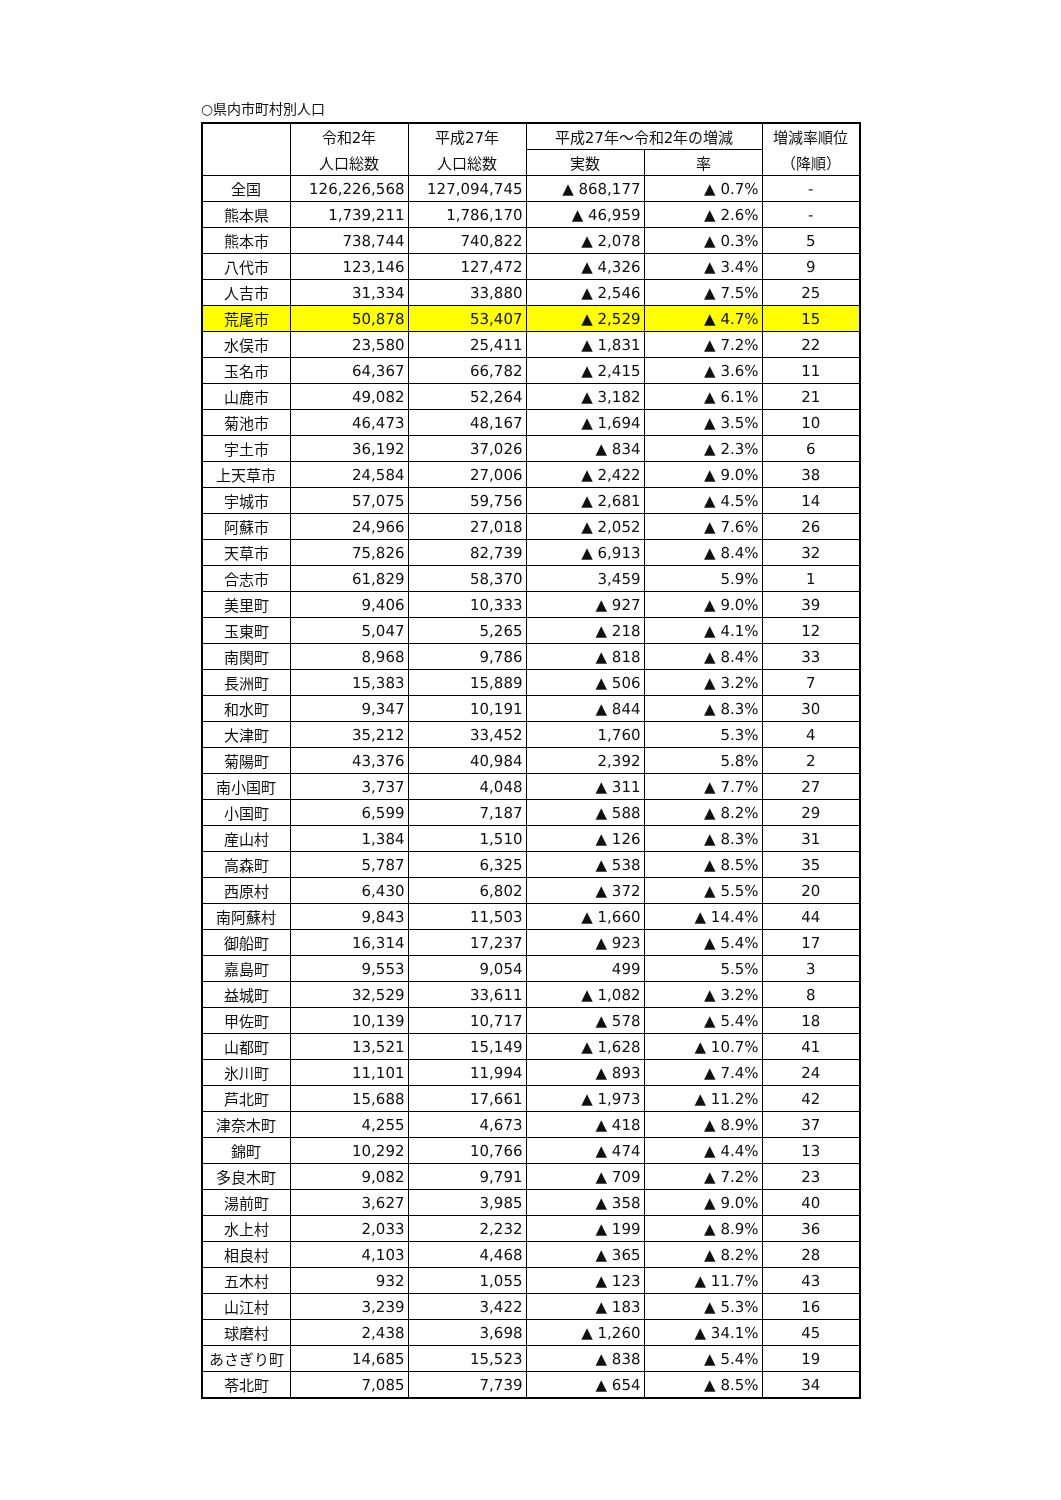○県内市町村別人口
| | 令和2年 | 平成27年 | 平成27年～令和2年の増減 | | 増減率順位 |
| --- | --- | --- | --- | --- | --- |
| | 人口総数 | 人口総数 | 実数 | 率 | （降順） |
| 全国 | 126,226,568 | 127,094,745 | ▲ 868,177 | ▲ 0.7% | - |
| 熊本県 | 1,739,211 | 1,786,170 | ▲ 46,959 | ▲ 2.6% | - |
| 熊本市 | 738,744 | 740,822 | ▲ 2,078 | ▲ 0.3% | 5 |
| 八代市 | 123,146 | 127,472 | ▲ 4,326 | ▲ 3.4% | 9 |
| 人吉市 | 31,334 | 33,880 | ▲ 2,546 | ▲ 7.5% | 25 |
| 荒尾市 | 50,878 | 53,407 | ▲ 2,529 | ▲ 4.7% | 15 |
| 水俣市 | 23,580 | 25,411 | ▲ 1,831 | ▲ 7.2% | 22 |
| 玉名市 | 64,367 | 66,782 | ▲ 2,415 | ▲ 3.6% | 11 |
| 山鹿市 | 49,082 | 52,264 | ▲ 3,182 | ▲ 6.1% | 21 |
| 菊池市 | 46,473 | 48,167 | ▲ 1,694 | ▲ 3.5% | 10 |
| 宇土市 | 36,192 | 37,026 | ▲ 834 | ▲ 2.3% | 6 |
| 上天草市 | 24,584 | 27,006 | ▲ 2,422 | ▲ 9.0% | 38 |
| 宇城市 | 57,075 | 59,756 | ▲ 2,681 | ▲ 4.5% | 14 |
| 阿蘇市 | 24,966 | 27,018 | ▲ 2,052 | ▲ 7.6% | 26 |
| 天草市 | 75,826 | 82,739 | ▲ 6,913 | ▲ 8.4% | 32 |
| 合志市 | 61,829 | 58,370 | 3,459 | 5.9% | 1 |
| 美里町 | 9,406 | 10,333 | ▲ 927 | ▲ 9.0% | 39 |
| 玉東町 | 5,047 | 5,265 | ▲ 218 | ▲ 4.1% | 12 |
| 南関町 | 8,968 | 9,786 | ▲ 818 | ▲ 8.4% | 33 |
| 長洲町 | 15,383 | 15,889 | ▲ 506 | ▲ 3.2% | 7 |
| 和水町 | 9,347 | 10,191 | ▲ 844 | ▲ 8.3% | 30 |
| 大津町 | 35,212 | 33,452 | 1,760 | 5.3% | 4 |
| 菊陽町 | 43,376 | 40,984 | 2,392 | 5.8% | 2 |
| 南小国町 | 3,737 | 4,048 | ▲ 311 | ▲ 7.7% | 27 |
| 小国町 | 6,599 | 7,187 | ▲ 588 | ▲ 8.2% | 29 |
| 産山村 | 1,384 | 1,510 | ▲ 126 | ▲ 8.3% | 31 |
| 高森町 | 5,787 | 6,325 | ▲ 538 | ▲ 8.5% | 35 |
| 西原村 | 6,430 | 6,802 | ▲ 372 | ▲ 5.5% | 20 |
| 南阿蘇村 | 9,843 | 11,503 | ▲ 1,660 | ▲ 14.4% | 44 |
| 御船町 | 16,314 | 17,237 | ▲ 923 | ▲ 5.4% | 17 |
| 嘉島町 | 9,553 | 9,054 | 499 | 5.5% | 3 |
| 益城町 | 32,529 | 33,611 | ▲ 1,082 | ▲ 3.2% | 8 |
| 甲佐町 | 10,139 | 10,717 | ▲ 578 | ▲ 5.4% | 18 |
| 山都町 | 13,521 | 15,149 | ▲ 1,628 | ▲ 10.7% | 41 |
| 氷川町 | 11,101 | 11,994 | ▲ 893 | ▲ 7.4% | 24 |
| 芦北町 | 15,688 | 17,661 | ▲ 1,973 | ▲ 11.2% | 42 |
| 津奈木町 | 4,255 | 4,673 | ▲ 418 | ▲ 8.9% | 37 |
| 錦町 | 10,292 | 10,766 | ▲ 474 | ▲ 4.4% | 13 |
| 多良木町 | 9,082 | 9,791 | ▲ 709 | ▲ 7.2% | 23 |
| 湯前町 | 3,627 | 3,985 | ▲ 358 | ▲ 9.0% | 40 |
| 水上村 | 2,033 | 2,232 | ▲ 199 | ▲ 8.9% | 36 |
| 相良村 | 4,103 | 4,468 | ▲ 365 | ▲ 8.2% | 28 |
| 五木村 | 932 | 1,055 | ▲ 123 | ▲ 11.7% | 43 |
| 山江村 | 3,239 | 3,422 | ▲ 183 | ▲ 5.3% | 16 |
| 球磨村 | 2,438 | 3,698 | ▲ 1,260 | ▲ 34.1% | 45 |
| あさぎり町 | 14,685 | 15,523 | ▲ 838 | ▲ 5.4% | 19 |
| 苓北町 | 7,085 | 7,739 | ▲ 654 | ▲ 8.5% | 34 |